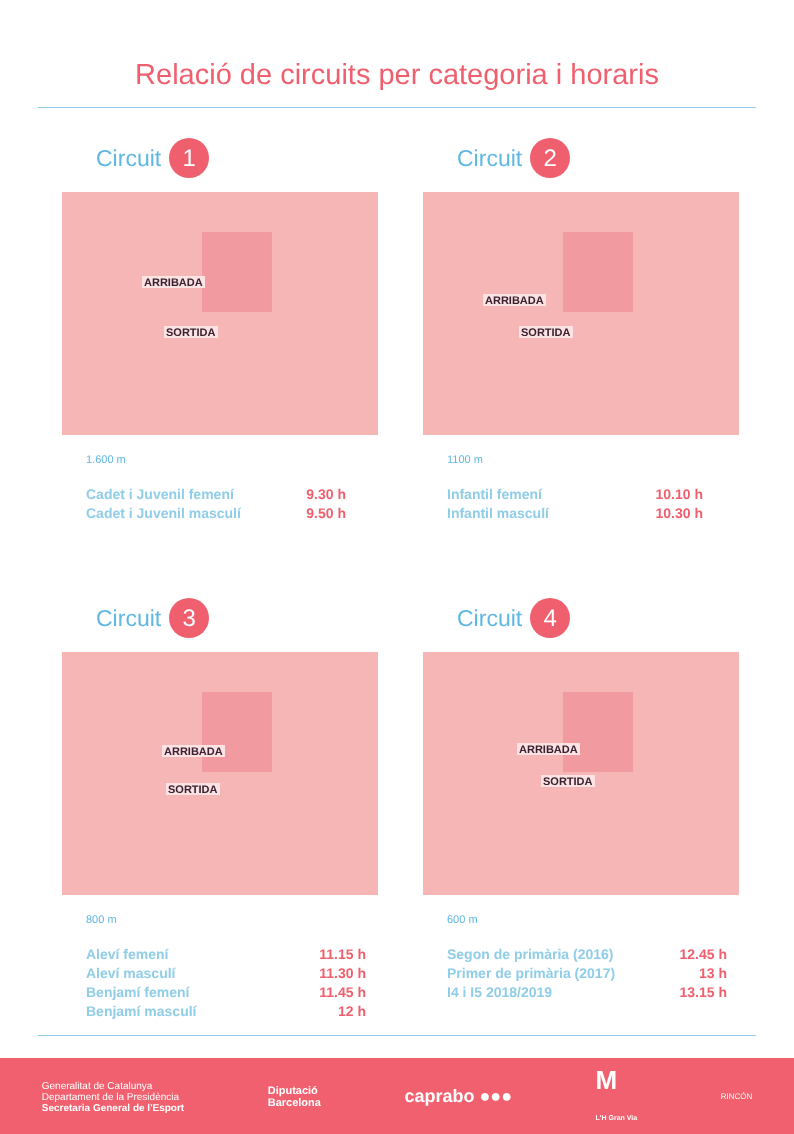Relació de circuits per categoria i horaris
Circuit 1
ARRIBADA
SORTIDA
1.600 m
Cadet i Juvenil femení 9.30 h
Cadet i Juvenil masculí 9.50 h
Circuit 2
ARRIBADA
SORTIDA
1100 m
Infantil femení 10.10 h
Infantil masculí 10.30 h
Circuit 3
ARRIBADA
SORTIDA
800 m
Aleví femení 11.15 h
Aleví masculí 11.30 h
Benjamí femení 11.45 h
Benjamí masculí 12 h
Circuit 4
ARRIBADA
SORTIDA
600 m
Segon de primària (2016) 12.45 h
Primer de primària (2017) 13 h
I4 i I5 2018/2019 13.15 h
Generalitat de Catalunya
Departament de la Presidència
Secretaria General de l'Esport
Diputació
Barcelona
caprabo ●●●
M
L'H Gran Via
RINCÓN